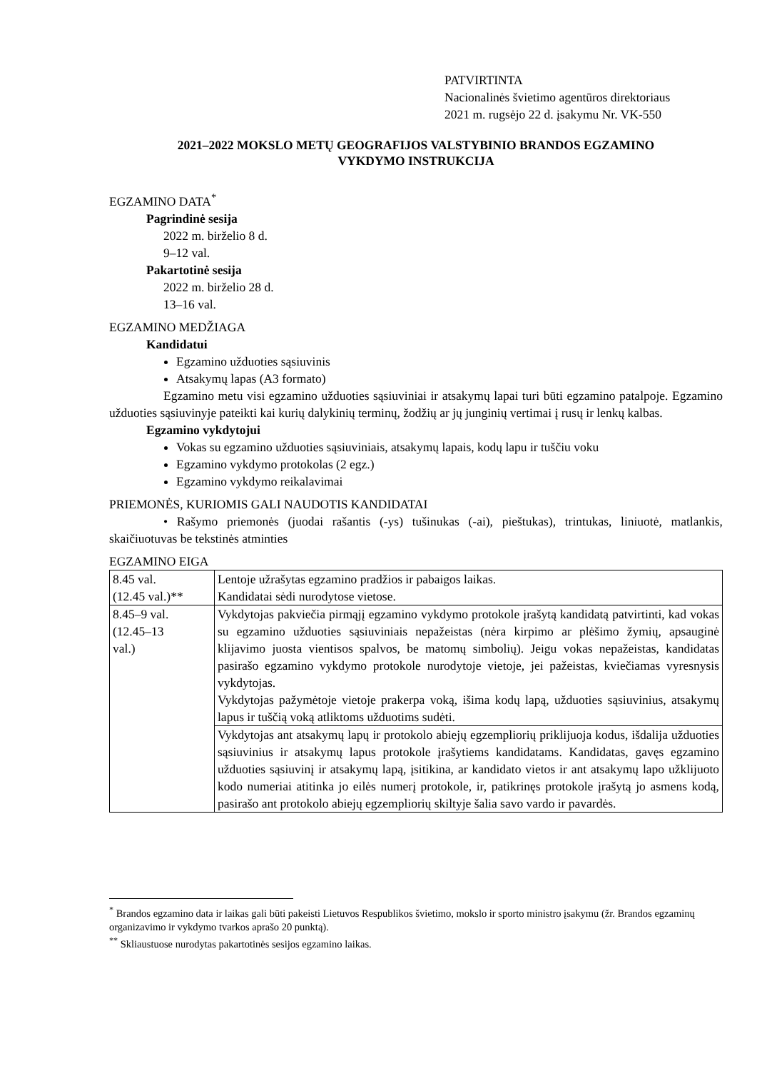PATVIRTINTA
Nacionalinės švietimo agentūros direktoriaus
2021 m. rugsėjo 22 d. įsakymu Nr. VK-550
2021–2022 MOKSLO METŲ GEOGRAFIJOS VALSTYBINIO BRANDOS EGZAMINO
VYKDYMO INSTRUKCIJA
EGZAMINO DATA<sup>*</sup>
Pagrindinė sesija
2022 m. birželio 8 d.
9–12 val.
Pakartotinė sesija
2022 m. birželio 28 d.
13–16 val.
EGZAMINO MEDŽIAGA
Kandidatui
Egzamino užduoties sąsiuvinis
Atsakymų lapas (A3 formato)
Egzamino metu visi egzamino užduoties sąsiuviniai ir atsakymų lapai turi būti egzamino patalpoje. Egzamino užduoties sąsiuvinyje pateikti kai kurių dalykinių terminų, žodžių ar jų junginių vertimai į rusų ir lenkų kalbas.
Egzamino vykdytojui
Vokas su egzamino užduoties sąsiuviniais, atsakymų lapais, kodų lapu ir tuščiu voku
Egzamino vykdymo protokolas (2 egz.)
Egzamino vykdymo reikalavimai
PRIEMONĖS, KURIOMIS GALI NAUDOTIS KANDIDATAI
• Rašymo priemonės (juodai rašantis (-ys) tušinukas (-ai), pieštukas), trintukas, liniuotė, matlankis, skaičiuotuvas be tekstinės atminties
EGZAMINO EIGA
| 8.45 val. (12.45 val.)** | Lentoje užrašytas egzamino pradžios ir pabaigos laikas. Kandidatai sėdi nurodytose vietose. |
| 8.45–9 val. (12.45–13 val.) | Vykdytojas pakviečia pirmąjį egzamino vykdymo protokole įrašytą kandidatą patvirtinti, kad vokas su egzamino užduoties sąsiuviniais nepažeistas (nėra kirpimo ar plėšimo žymių, apsauginė klijavimo juosta vientisos spalvos, be matomų simbolių). Jeigu vokas nepažeistas, kandidatas pasirašo egzamino vykdymo protokole nurodytoje vietoje, jei pažeistas, kviečiamas vyresnysis vykdytojas. Vykdytojas pažymėtoje vietoje prakerpa voką, išima kodų lapą, užduoties sąsiuvinius, atsakymų lapus ir tuščią voką atliktoms užduotims sudėti. |
| | Vykdytojas ant atsakymų lapų ir protokolo abiejų egzempliorių priklijuoja kodus, išdalija užduoties sąsiuvinius ir atsakymų lapus protokole įrašytiems kandidatams. Kandidatas, gavęs egzamino užduoties sąsiuvinį ir atsakymų lapą, įsitikina, ar kandidato vietos ir ant atsakymų lapo užklijuoto kodo numeriai atitinka jo eilės numerį protokole, ir, patikrinęs protokole įrašytą jo asmens kodą, pasirašo ant protokolo abiejų egzempliorių skiltyje šalia savo vardo ir pavardės. |
<sup>*</sup> Brandos egzamino data ir laikas gali būti pakeisti Lietuvos Respublikos švietimo, mokslo ir sporto ministro įsakymu (žr. Brandos egzaminų organizavimo ir vykdymo tvarkos aprašo 20 punktą).
<sup>**</sup> Skliaustuose nurodytas pakartotinės sesijos egzamino laikas.